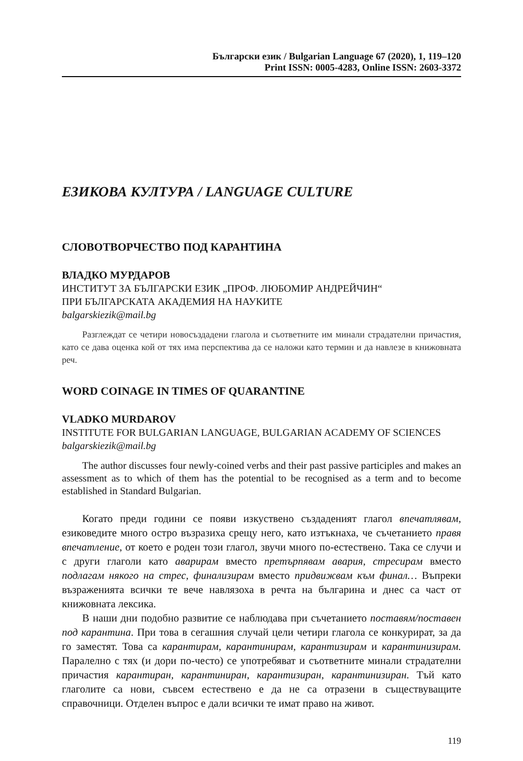Български език / Bulgarian Language 67 (2020), 1, 119–120
Print ISSN: 0005-4283, Online ISSN: 2603-3372
ЕЗИКОВА КУЛТУРА / LANGUAGE CULTURE
СЛОВОТВОРЧЕСТВО ПОД КАРАНТИНА
ВЛАДКО МУРДАРОВ
ИНСТИТУТ ЗА БЪЛГАРСКИ ЕЗИК „ПРОФ. ЛЮБОМИР АНДРЕЙЧИН“
ПРИ БЪЛГАРСКАТА АКАДЕМИЯ НА НАУКИТЕ
balgarskiezik@mail.bg
Разглеждат се четири новосъздадени глагола и съответните им минали страдателни причастия, като се дава оценка кой от тях има перспектива да се наложи като термин и да навлезе в книжовната реч.
WORD COINAGE IN TIMES OF QUARANTINE
VLADKO MURDAROV
INSTITUTE FOR BULGARIAN LANGUAGE, BULGARIAN ACADEMY OF SCIENCES
balgarskiezik@mail.bg
The author discusses four newly-coined verbs and their past passive participles and makes an assessment as to which of them has the potential to be recognised as a term and to become established in Standard Bulgarian.
Когато преди години се появи изкуствено създаденият глагол впечатлявам, езиковедите много остро възразиха срещу него, като изтъкнаха, че съчетанието правя впечатление, от което е роден този глагол, звучи много по-естествено. Така се случи и с други глаголи като аварирам вместо претърпявам авария, стресирам вместо подлагам някого на стрес, финализирам вместо придвижвам към финал… Въпреки възраженията всички те вече навлязоха в речта на българина и днес са част от книжовната лексика.
В наши дни подобно развитие се наблюдава при съчетанието поставям/поставен под карантина. При това в сегашния случай цели четири глагола се конкурират, за да го заместят. Това са карантирам, карантинирам, карантизирам и карантинизирам. Паралелно с тях (и дори по-често) се употребяват и съответните минали страдателни причастия карантиран, карантиниран, карантизиран, карантинизиран. Тъй като глаголите са нови, съвсем естествено е да не са отразени в съществуващите справочници. Отделен въпрос е дали всички те имат право на живот.
119